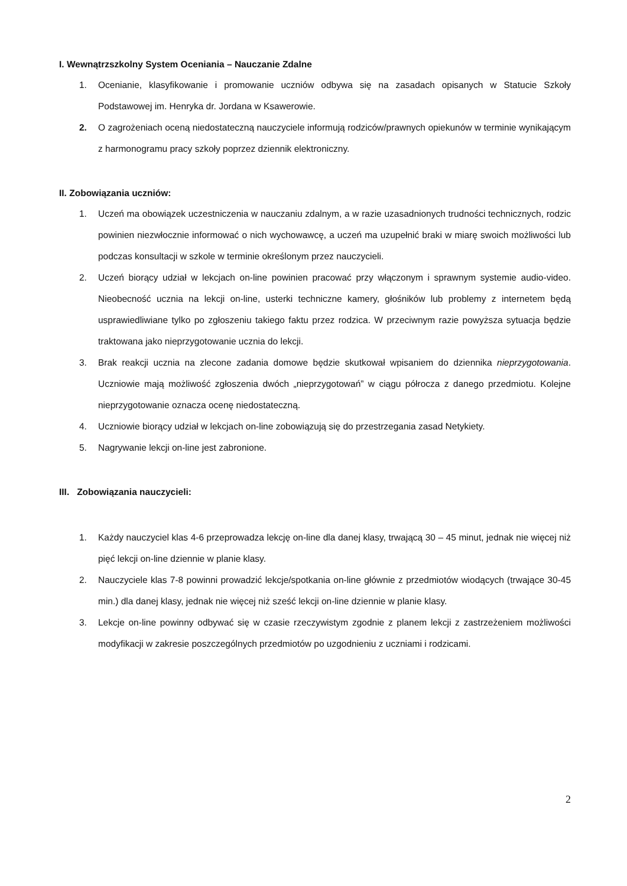I. Wewnątrzszkolny System Oceniania – Nauczanie Zdalne
1. Ocenianie, klasyfikowanie i promowanie uczniów odbywa się na zasadach opisanych w Statucie Szkoły Podstawowej im. Henryka dr. Jordana w Ksawerowie.
2. O zagrożeniach oceną niedostateczną nauczyciele informują rodziców/prawnych opiekunów w terminie wynikającym z harmonogramu pracy szkoły poprzez dziennik elektroniczny.
II. Zobowiązania uczniów:
1. Uczeń ma obowiązek uczestniczenia w nauczaniu zdalnym, a w razie uzasadnionych trudności technicznych, rodzic powinien niezwłocznie informować o nich wychowawcę, a uczeń ma uzupełnić braki w miarę swoich możliwości lub podczas konsultacji w szkole w terminie określonym przez nauczycieli.
2. Uczeń biorący udział w lekcjach on-line powinien pracować przy włączonym i sprawnym systemie audio-video. Nieobecność ucznia na lekcji on-line, usterki techniczne kamery, głośników lub problemy z internetem będą usprawiedliwiane tylko po zgłoszeniu takiego faktu przez rodzica. W przeciwnym razie powyższa sytuacja będzie traktowana jako nieprzygotowanie ucznia do lekcji.
3. Brak reakcji ucznia na zlecone zadania domowe będzie skutkował wpisaniem do dziennika nieprzygotowania. Uczniowie mają możliwość zgłoszenia dwóch „nieprzygotowań” w ciągu półrocza z danego przedmiotu. Kolejne nieprzygotowanie oznacza ocenę niedostateczną.
4. Uczniowie biorący udział w lekcjach on-line zobowiązują się do przestrzegania zasad Netykiety.
5. Nagrywanie lekcji on-line jest zabronione.
III. Zobowiązania nauczycieli:
1. Każdy nauczyciel klas 4-6 przeprowadza lekcję on-line dla danej klasy, trwającą 30 – 45 minut, jednak nie więcej niż pięć lekcji on-line dziennie w planie klasy.
2. Nauczyciele klas 7-8 powinni prowadzić lekcje/spotkania on-line głównie z przedmiotów wiodących (trwające 30-45 min.) dla danej klasy, jednak nie więcej niż sześć lekcji on-line dziennie w planie klasy.
3. Lekcje on-line powinny odbywać się w czasie rzeczywistym zgodnie z planem lekcji z zastrzeżeniem możliwości modyfikacji w zakresie poszczególnych przedmiotów po uzgodnieniu z uczniami i rodzicami.
2